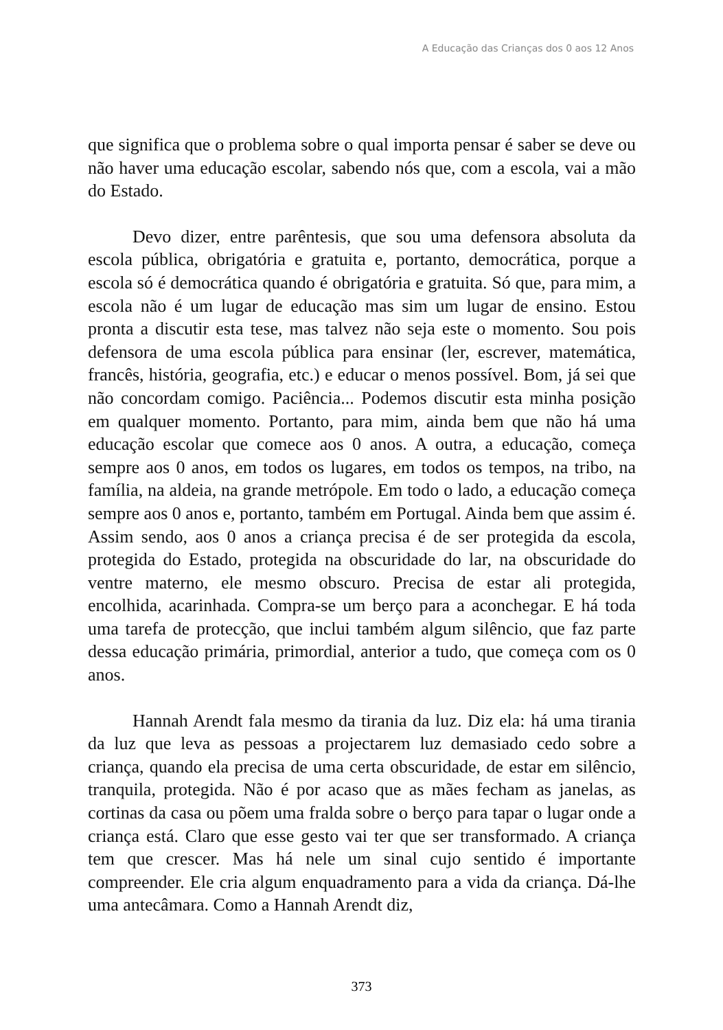A Educação das Crianças dos 0 aos 12 Anos
que significa que o problema sobre o qual importa pensar é saber se deve ou não haver uma educação escolar, sabendo nós que, com a escola, vai a mão do Estado.
Devo dizer, entre parêntesis, que sou uma defensora absoluta da escola pública, obrigatória e gratuita e, portanto, democrática, porque a escola só é democrática quando é obrigatória e gratuita. Só que, para mim, a escola não é um lugar de educação mas sim um lugar de ensino. Estou pronta a discutir esta tese, mas talvez não seja este o momento. Sou pois defensora de uma escola pública para ensinar (ler, escrever, matemática, francês, história, geografia, etc.) e educar o menos possível. Bom, já sei que não concordam comigo. Paciência... Podemos discutir esta minha posição em qualquer momento. Portanto, para mim, ainda bem que não há uma educação escolar que comece aos 0 anos. A outra, a educação, começa sempre aos 0 anos, em todos os lugares, em todos os tempos, na tribo, na família, na aldeia, na grande metrópole. Em todo o lado, a educação começa sempre aos 0 anos e, portanto, também em Portugal. Ainda bem que assim é. Assim sendo, aos 0 anos a criança precisa é de ser protegida da escola, protegida do Estado, protegida na obscuridade do lar, na obscuridade do ventre materno, ele mesmo obscuro. Precisa de estar ali protegida, encolhida, acarinhada. Compra-se um berço para a aconchegar. E há toda uma tarefa de protecção, que inclui também algum silêncio, que faz parte dessa educação primária, primordial, anterior a tudo, que começa com os 0 anos.
Hannah Arendt fala mesmo da tirania da luz. Diz ela: há uma tirania da luz que leva as pessoas a projectarem luz demasiado cedo sobre a criança, quando ela precisa de uma certa obscuridade, de estar em silêncio, tranquila, protegida. Não é por acaso que as mães fecham as janelas, as cortinas da casa ou põem uma fralda sobre o berço para tapar o lugar onde a criança está. Claro que esse gesto vai ter que ser transformado. A criança tem que crescer. Mas há nele um sinal cujo sentido é importante compreender. Ele cria algum enquadramento para a vida da criança. Dá-lhe uma antecâmara. Como a Hannah Arendt diz,
373